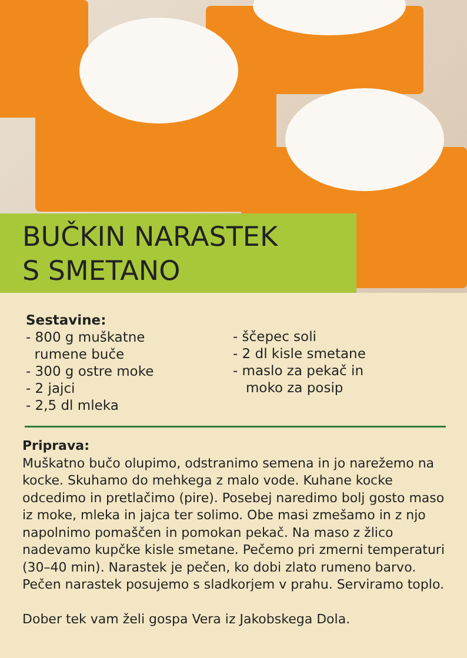BUČKIN NARASTEK
S SMETANO
Sestavine:
- 800 g muškatne
rumene buče
- 300 g ostre moke
- 2 jajci
- 2,5 dl mleka
- ščepec soli
- 2 dl kisle smetane
- maslo za pekač in
moko za posip
Priprava:
Muškatno bučo olupimo, odstranimo semena in jo narežemo na kocke. Skuhamo do mehkega z malo vode. Kuhane kocke odcedimo in pretlačimo (pire). Posebej naredimo bolj gosto maso iz moke, mleka in jajca ter solimo. Obe masi zmešamo in z njo napolnimo pomaščen in pomokan pekač. Na maso z žlico nadevamo kupčke kisle smetane. Pečemo pri zmerni temperaturi (30–40 min). Narastek je pečen, ko dobi zlato rumeno barvo. Pečen narastek posujemo s sladkorjem v prahu. Serviramo toplo.
Dober tek vam želi gospa Vera iz Jakobskega Dola.